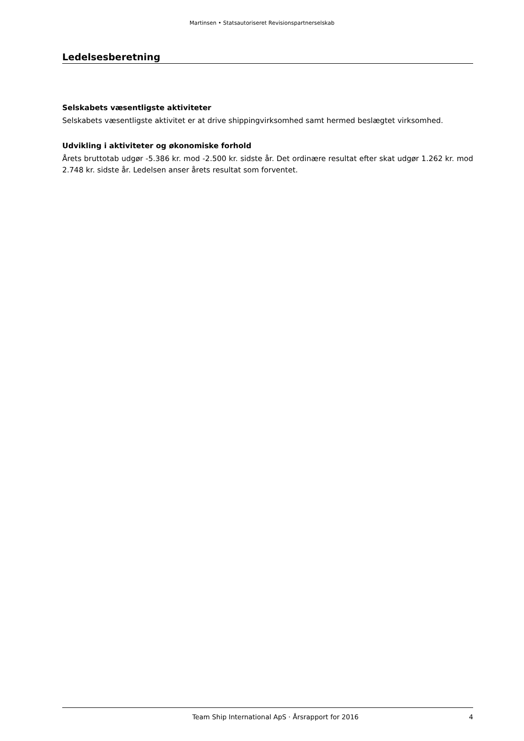Martinsen • Statsautoriseret Revisionspartnerselskab
Ledelsesberetning
Selskabets væsentligste aktiviteter
Selskabets væsentligste aktivitet er at drive shippingvirksomhed samt hermed beslægtet virksomhed.
Udvikling i aktiviteter og økonomiske forhold
Årets bruttotab udgør -5.386 kr. mod -2.500 kr. sidste år. Det ordinære resultat efter skat udgør 1.262 kr. mod 2.748 kr. sidste år. Ledelsen anser årets resultat som forventet.
Team Ship International ApS · Årsrapport for 2016 4